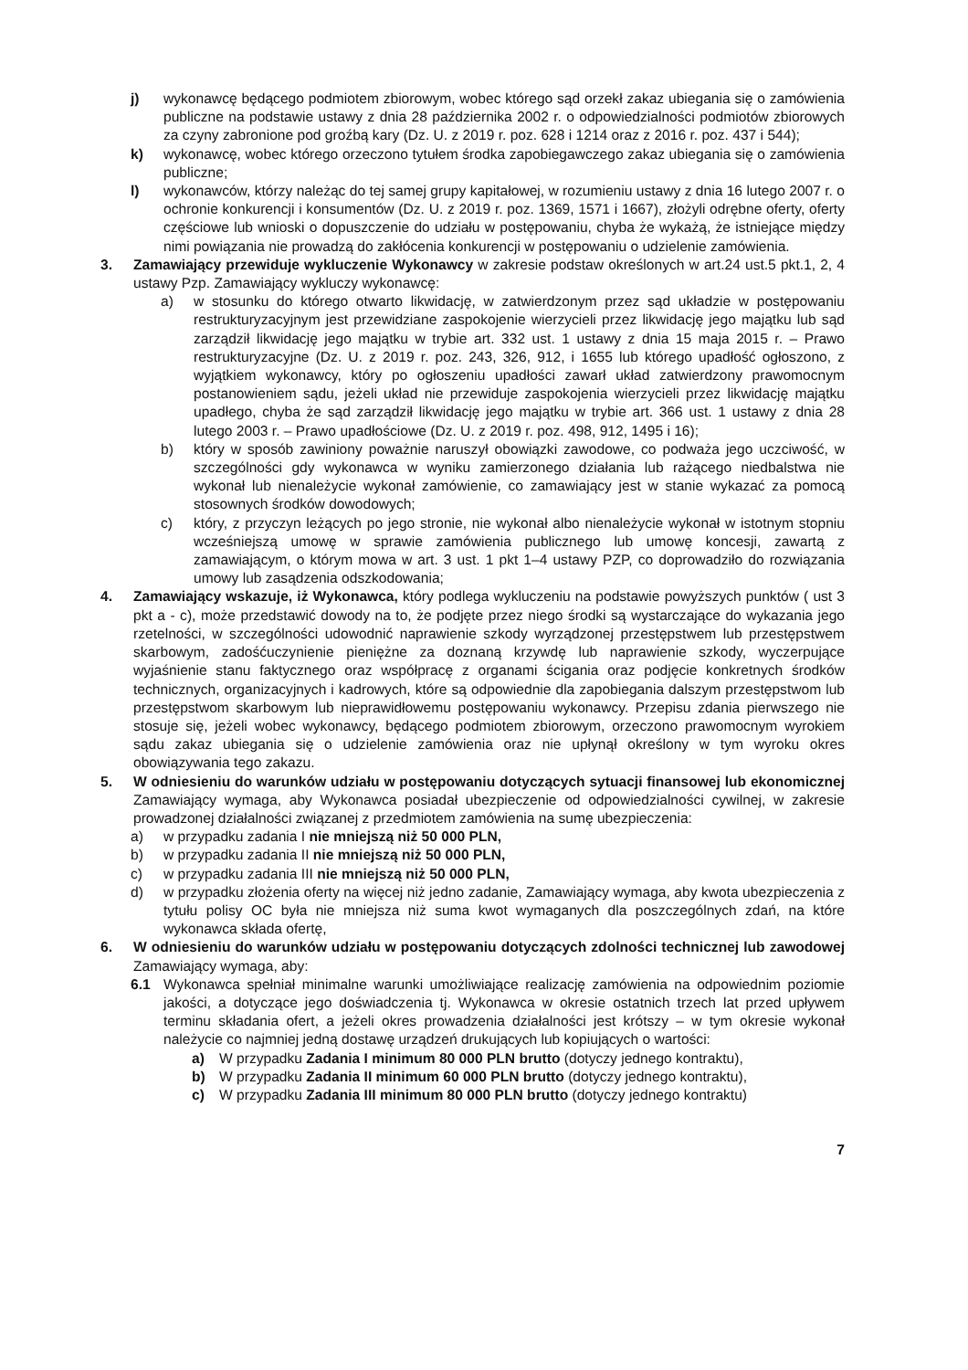j) wykonawcę będącego podmiotem zbiorowym, wobec którego sąd orzekł zakaz ubiegania się o zamówienia publiczne na podstawie ustawy z dnia 28 października 2002 r. o odpowiedzialności podmiotów zbiorowych za czyny zabronione pod groźbą kary (Dz. U. z 2019 r. poz. 628 i 1214 oraz z 2016 r. poz. 437 i 544);
k) wykonawcę, wobec którego orzeczono tytułem środka zapobiegawczego zakaz ubiegania się o zamówienia publiczne;
l) wykonawców, którzy należąc do tej samej grupy kapitałowej, w rozumieniu ustawy z dnia 16 lutego 2007 r. o ochronie konkurencji i konsumentów (Dz. U. z 2019 r. poz. 1369, 1571 i 1667), złożyli odrębne oferty, oferty częściowe lub wnioski o dopuszczenie do udziału w postępowaniu, chyba że wykażą, że istniejące między nimi powiązania nie prowadzą do zakłócenia konkurencji w postępowaniu o udzielenie zamówienia.
3. Zamawiający przewiduje wykluczenie Wykonawcy w zakresie podstaw określonych w art.24 ust.5 pkt.1, 2, 4 ustawy Pzp. Zamawiający wykluczy wykonawcę:
a) w stosunku do którego otwarto likwidację, w zatwierdzonym przez sąd układzie w postępowaniu restrukturyzacyjnym jest przewidziane zaspokojenie wierzycieli przez likwidację jego majątku lub sąd zarządził likwidację jego majątku w trybie art. 332 ust. 1 ustawy z dnia 15 maja 2015 r. – Prawo restrukturyzacyjne (Dz. U. z 2019 r. poz. 243, 326, 912, i 1655 lub którego upadłość ogłoszono, z wyjątkiem wykonawcy, który po ogłoszeniu upadłości zawarł układ zatwierdzony prawomocnym postanowieniem sądu, jeżeli układ nie przewiduje zaspokojenia wierzycieli przez likwidację majątku upadłego, chyba że sąd zarządził likwidację jego majątku w trybie art. 366 ust. 1 ustawy z dnia 28 lutego 2003 r. – Prawo upadłościowe (Dz. U. z 2019 r. poz. 498, 912, 1495 i 16);
b) który w sposób zawiniony poważnie naruszył obowiązki zawodowe, co podważa jego uczciwość, w szczególności gdy wykonawca w wyniku zamierzonego działania lub rażącego niedbalstwa nie wykonał lub nienależycie wykonał zamówienie, co zamawiający jest w stanie wykazać za pomocą stosownych środków dowodowych;
c) który, z przyczyn leżących po jego stronie, nie wykonał albo nienależycie wykonał w istotnym stopniu wcześniejszą umowę w sprawie zamówienia publicznego lub umowę koncesji, zawartą z zamawiającym, o którym mowa w art. 3 ust. 1 pkt 1–4 ustawy PZP, co doprowadziło do rozwiązania umowy lub zasądzenia odszkodowania;
4. Zamawiający wskazuje, iż Wykonawca, który podlega wykluczeniu na podstawie powyższych punktów ( ust 3 pkt a - c), może przedstawić dowody na to, że podjęte przez niego środki są wystarczające do wykazania jego rzetelności, w szczególności udowodnić naprawienie szkody wyrządzonej przestępstwem lub przestępstwem skarbowym, zadośćuczynienie pieniężne za doznaną krzywdę lub naprawienie szkody, wyczerpujące wyjaśnienie stanu faktycznego oraz współpracę z organami ścigania oraz podjęcie konkretnych środków technicznych, organizacyjnych i kadrowych, które są odpowiednie dla zapobiegania dalszym przestępstwom lub przestępstwom skarbowym lub nieprawidłowemu postępowaniu wykonawcy. Przepisu zdania pierwszego nie stosuje się, jeżeli wobec wykonawcy, będącego podmiotem zbiorowym, orzeczono prawomocnym wyrokiem sądu zakaz ubiegania się o udzielenie zamówienia oraz nie upłynął określony w tym wyroku okres obowiązywania tego zakazu.
5. W odniesieniu do warunków udziału w postępowaniu dotyczących sytuacji finansowej lub ekonomicznej Zamawiający wymaga, aby Wykonawca posiadał ubezpieczenie od odpowiedzialności cywilnej, w zakresie prowadzonej działalności związanej z przedmiotem zamówienia na sumę ubezpieczenia:
a) w przypadku zadania I nie mniejszą niż 50 000 PLN,
b) w przypadku zadania II nie mniejszą niż 50 000 PLN,
c) w przypadku zadania III nie mniejszą niż 50 000 PLN,
d) w przypadku złożenia oferty na więcej niż jedno zadanie, Zamawiający wymaga, aby kwota ubezpieczenia z tytułu polisy OC była nie mniejsza niż suma kwot wymaganych dla poszczególnych zdań, na które wykonawca składa ofertę,
6. W odniesieniu do warunków udziału w postępowaniu dotyczących zdolności technicznej lub zawodowej Zamawiający wymaga, aby:
6.1 Wykonawca spełniał minimalne warunki umożliwiające realizację zamówienia na odpowiednim poziomie jakości, a dotyczące jego doświadczenia tj. Wykonawca w okresie ostatnich trzech lat przed upływem terminu składania ofert, a jeżeli okres prowadzenia działalności jest krótszy – w tym okresie wykonał należycie co najmniej jedną dostawę urządzeń drukujących lub kopiujących o wartości:
a) W przypadku Zadania I minimum 80 000 PLN brutto (dotyczy jednego kontraktu),
b) W przypadku Zadania II minimum 60 000 PLN brutto (dotyczy jednego kontraktu),
c) W przypadku Zadania III minimum 80 000 PLN brutto (dotyczy jednego kontraktu)
7